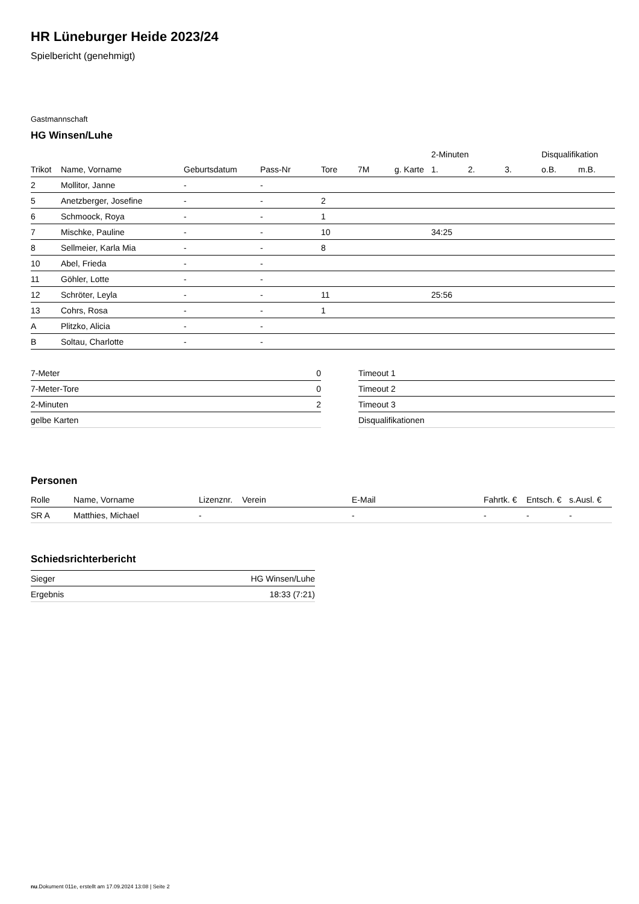HR Lüneburger Heide 2023/24
Spielbericht (genehmigt)
Gastmannschaft
HG Winsen/Luhe
| | | | | | | | 2-Minuten | | | Disqualifikation | |
| Trikot | Name, Vorname | Geburtsdatum | Pass-Nr | Tore | 7M | g. Karte | 1. | 2. | 3. | o.B. | m.B. |
| 2 | Mollitor, Janne | - | - | | | | | | | | |
| 5 | Anetzberger, Josefine | - | - | 2 | | | | | | | |
| 6 | Schmoock, Roya | - | - | 1 | | | | | | | |
| 7 | Mischke, Pauline | - | - | 10 | | | 34:25 | | | | |
| 8 | Sellmeier, Karla Mia | - | - | 8 | | | | | | | |
| 10 | Abel, Frieda | - | - | | | | | | | | |
| 11 | Göhler, Lotte | - | - | | | | | | | | |
| 12 | Schröter, Leyla | - | - | 11 | | | 25:56 | | | | |
| 13 | Cohrs, Rosa | - | - | 1 | | | | | | | |
| A | Plitzko, Alicia | - | - | | | | | | | | |
| B | Soltau, Charlotte | - | - | | | | | | | | |
| 7-Meter | 0 |
| 7-Meter-Tore | 0 |
| 2-Minuten | 2 |
| gelbe Karten | |
| Timeout 1 |
| Timeout 2 |
| Timeout 3 |
| Disqualifikationen |
Personen
| Rolle | Name, Vorname | Lizenznr. | Verein | E-Mail | Fahrtk. € | Entsch. € | s.Ausl. € |
| SR A | Matthies, Michael | - | | - | - | - | - |
Schiedsrichterbericht
| Sieger | HG Winsen/Luhe |
| Ergebnis | 18:33 (7:21) |
nu.Dokument 011e, erstellt am 17.09.2024 13:08 | Seite 2